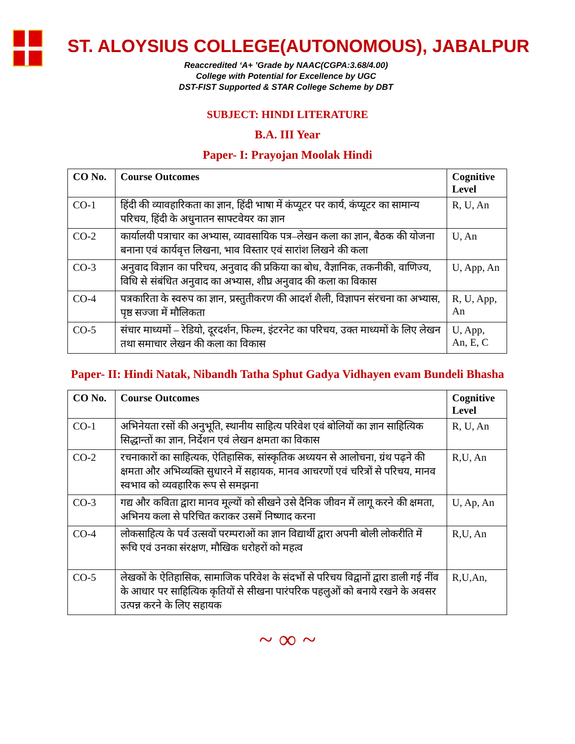ST. ALOYSIUS COLLEGE(AUTONOMOUS), JABALPUR
Reaccredited ‘A+ ’Grade by NAAC(CGPA:3.68/4.00)
College with Potential for Excellence by UGC
DST-FIST Supported & STAR College Scheme by DBT
SUBJECT: HINDI LITERATURE
B.A. III Year
Paper- I: Prayojan Moolak Hindi
| CO No. | Course Outcomes | Cognitive Level |
| --- | --- | --- |
| CO-1 | हिंदी की व्यावहारिकता का ज्ञान, हिंदी भाषा में कंप्यूटर पर कार्य, कंप्यूटर का सामान्य परिचय, हिंदी के अधुनातन साफ्टवेयर का ज्ञान | R, U, An |
| CO-2 | कार्यालयी पत्राचार का अभ्यास, व्यावसायिक पत्र–लेखन कला का ज्ञान, बैठक की योजना बनाना एवं कार्यवृत्त लिखना, भाव विस्तार एवं सारांश लिखने की कला | U, An |
| CO-3 | अनुवाद विज्ञान का परिचय, अनुवाद की प्रकिया का बोध, वैज्ञानिक, तकनीकी, वाणिज्य, विधि से संबंधित अनुवाद का अभ्यास, शीघ्र अनुवाद की कला का विकास | U, App, An |
| CO-4 | पत्रकारिता के स्वरुप का ज्ञान, प्रस्तुतीकरण की आदर्श शैली, विज्ञापन संरचना का अभ्यास, पृष्ठ सज्जा में मौलिकता | R, U, App, An |
| CO-5 | संचार माध्यमों – रेडियो, दूरदर्शन, फिल्म, इंटरनेट का परिचय, उक्त माध्यमों के लिए लेखन तथा समाचार लेखन की कला का विकास | U, App, An, E, C |
Paper- II: Hindi Natak, Nibandh Tatha Sphut Gadya Vidhayen evam Bundeli Bhasha
| CO No. | Course Outcomes | Cognitive Level |
| --- | --- | --- |
| CO-1 | अभिनेयता रसों की अनुभूति, स्थानीय साहित्य परिवेश एवं बोलियों का ज्ञान साहित्यिक सिद्धान्तों का ज्ञान, निर्देशन एवं लेखन क्षमता का विकास | R, U, An |
| CO-2 | रचनाकारों का साहित्यक, ऐतिहासिक, सांस्कृतिक अध्ययन से आलोचना, ग्रंथ पढ़ने की क्षमता और अभिव्यक्ति सुधारने में सहायक, मानव आचरणों एवं चरित्रों से परिचय, मानव स्वभाव को व्यवहारिक रूप से समझना | R,U, An |
| CO-3 | गद्य और कविता द्वारा मानव मूल्यों को सीखने उसे दैनिक जीवन में लागू करने की क्षमता, अभिनय कला से परिचित कराकर उसमें निष्णाद करना | U, Ap, An |
| CO-4 | लोकसाहित्य के पर्व उत्सवों परम्पराओं का ज्ञान विद्यार्थी द्वारा अपनी बोली लोकरीति में रूचि एवं उनका संरक्षण, मौखिक धरोहरों को महत्व | R,U, An |
| CO-5 | लेखकों के ऐतिहासिक, सामाजिक परिवेश के संदर्भो से परिचय विद्वानों द्वारा डाली गई नींव के आधार पर साहित्यिक कृतियों से सीखना पारंपरिक पहलुओं को बनाये रखने के अवसर उत्पन्न करने के लिए सहायक | R,U,An, |
~ ∞ ~